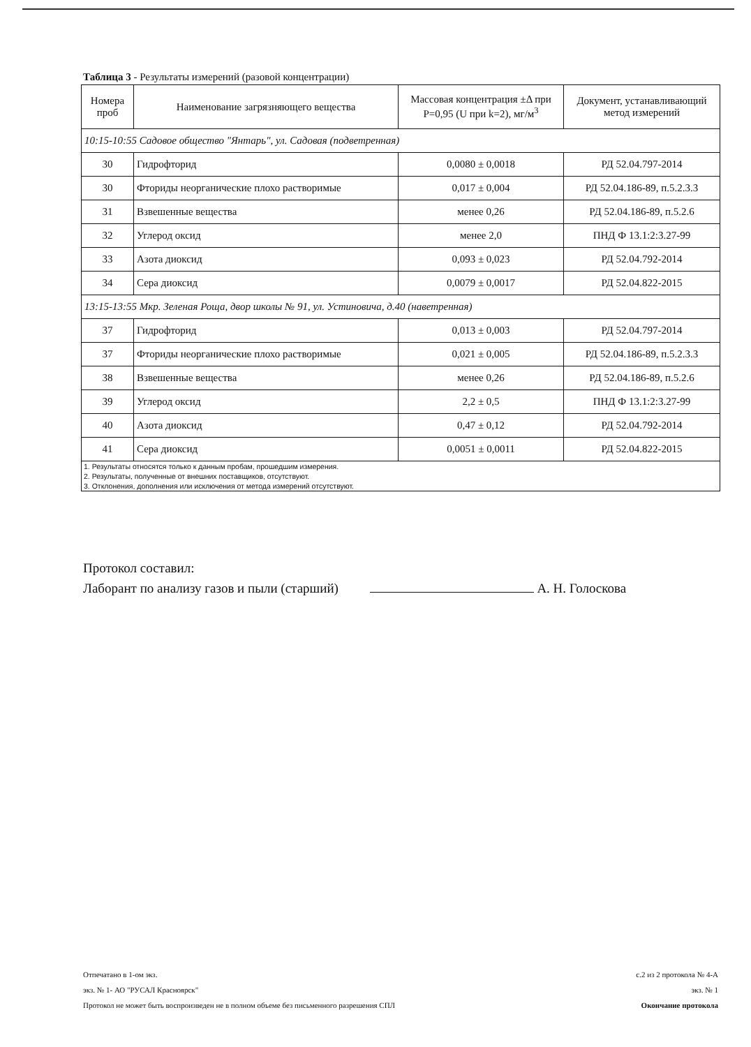Таблица 3 - Результаты измерений (разовой концентрации)
| Номера проб | Наименование загрязняющего вещества | Массовая концентрация ±Δ при P=0,95 (U при k=2), мг/м<sup>3</sup> | Документ, устанавливающий метод измерений |
| --- | --- | --- | --- |
| 10:15-10:55 Садовое общество "Янтарь", ул. Садовая (подветренная) | | | |
| 30 | Гидрофторид | 0,0080 ± 0,0018 | РД 52.04.797-2014 |
| 30 | Фториды неорганические плохо растворимые | 0,017 ± 0,004 | РД 52.04.186-89, п.5.2.3.3 |
| 31 | Взвешенные вещества | менее 0,26 | РД 52.04.186-89, п.5.2.6 |
| 32 | Углерод оксид | менее 2,0 | ПНД Ф 13.1:2:3.27-99 |
| 33 | Азота диоксид | 0,093 ± 0,023 | РД 52.04.792-2014 |
| 34 | Сера диоксид | 0,0079 ± 0,0017 | РД 52.04.822-2015 |
| 13:15-13:55 Мкр. Зеленая Роща, двор школы № 91, ул. Устиновича, д.40 (наветренная) | | | |
| 37 | Гидрофторид | 0,013 ± 0,003 | РД 52.04.797-2014 |
| 37 | Фториды неорганические плохо растворимые | 0,021 ± 0,005 | РД 52.04.186-89, п.5.2.3.3 |
| 38 | Взвешенные вещества | менее 0,26 | РД 52.04.186-89, п.5.2.6 |
| 39 | Углерод оксид | 2,2 ± 0,5 | ПНД Ф 13.1:2:3.27-99 |
| 40 | Азота диоксид | 0,47 ± 0,12 | РД 52.04.792-2014 |
| 41 | Сера диоксид | 0,0051 ± 0,0011 | РД 52.04.822-2015 |
| 1. Результаты относятся только к данным пробам, прошедшим измерения. | | | |
| 2. Результаты, полученные от внешних поставщиков, отсутствуют. | | | |
| 3. Отклонения, дополнения или исключения от метода измерений отсутствуют. | | | |
Протокол составил:
Лаборант по анализу газов и пыли (старший) А. Н. Голоскова
Отпечатано в 1-ом экз.
экз. № 1- АО "РУСАЛ Красноярск"
Протокол не может быть воспроизведен не в полном объеме без письменного разрешения СПЛ
с.2 из 2 протокола № 4-А
экз. № 1
Окончание протокола